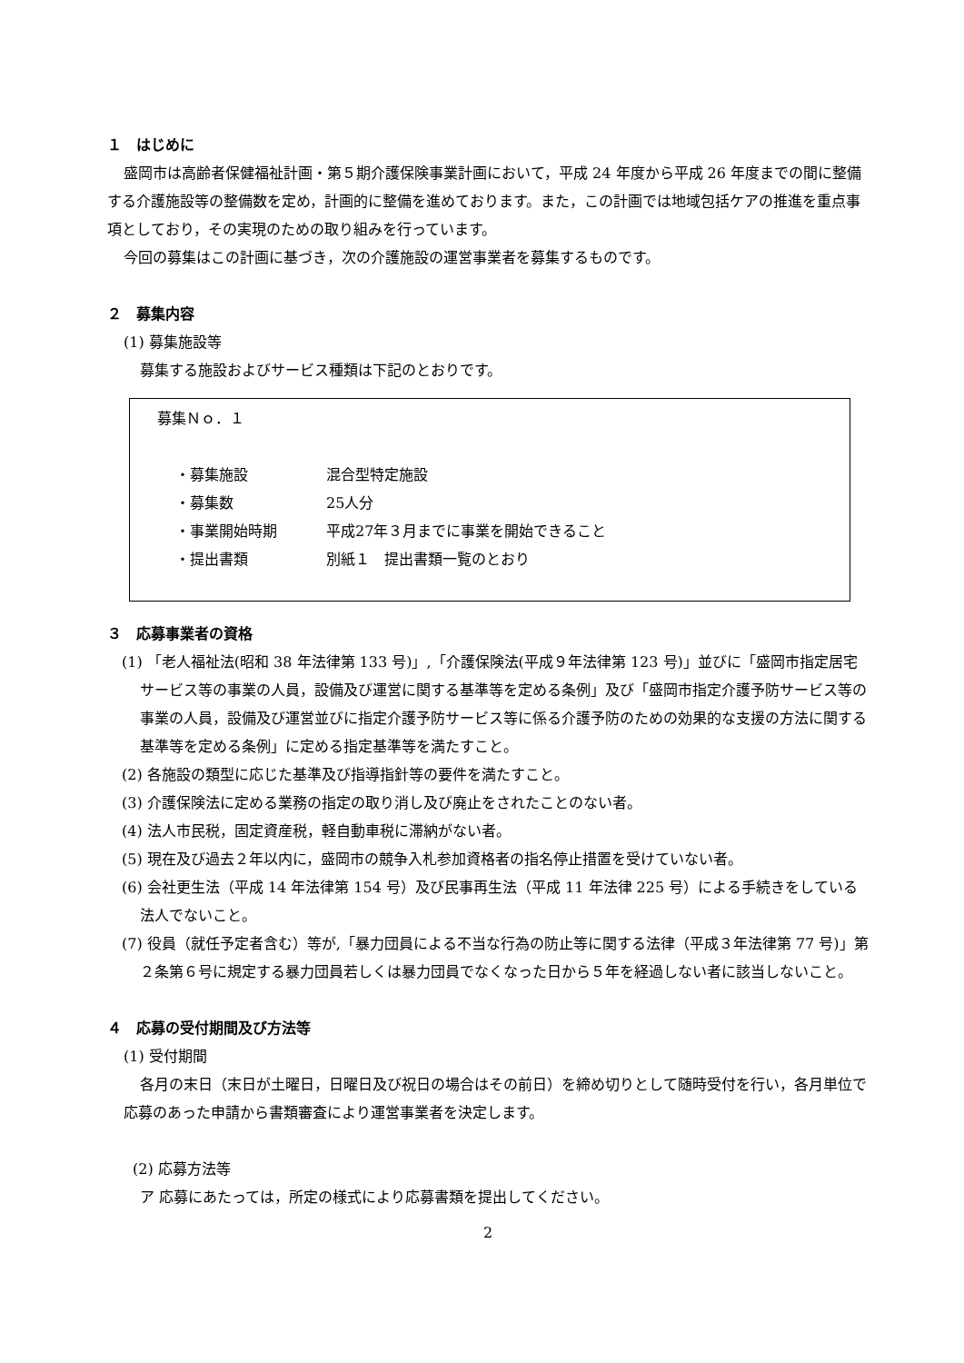１　はじめに
盛岡市は高齢者保健福祉計画・第５期介護保険事業計画において，平成 24 年度から平成 26 年度までの間に整備する介護施設等の整備数を定め，計画的に整備を進めております。また，この計画では地域包括ケアの推進を重点事項としており，その実現のための取り組みを行っています。
今回の募集はこの計画に基づき，次の介護施設の運営事業者を募集するものです。
２　募集内容
(1) 募集施設等
募集する施設およびサービス種類は下記のとおりです。
募集Ｎｏ．１
| ・募集施設 | 混合型特定施設 |
| ・募集数 | 25人分 |
| ・事業開始時期 | 平成27年３月までに事業を開始できること |
| ・提出書類 | 別紙１ 提出書類一覧のとおり |
３　応募事業者の資格
(1) 「老人福祉法(昭和 38 年法律第 133 号)」,「介護保険法(平成９年法律第 123 号)」並びに「盛岡市指定居宅サービス等の事業の人員，設備及び運営に関する基準等を定める条例」及び「盛岡市指定介護予防サービス等の事業の人員，設備及び運営並びに指定介護予防サービス等に係る介護予防のための効果的な支援の方法に関する基準等を定める条例」に定める指定基準等を満たすこと。
(2) 各施設の類型に応じた基準及び指導指針等の要件を満たすこと。
(3) 介護保険法に定める業務の指定の取り消し及び廃止をされたことのない者。
(4) 法人市民税，固定資産税，軽自動車税に滞納がない者。
(5) 現在及び過去２年以内に，盛岡市の競争入札参加資格者の指名停止措置を受けていない者。
(6) 会社更生法（平成 14 年法律第 154 号）及び民事再生法（平成 11 年法律 225 号）による手続きをしている法人でないこと。
(7) 役員（就任予定者含む）等が,「暴力団員による不当な行為の防止等に関する法律（平成３年法律第 77 号)」第２条第６号に規定する暴力団員若しくは暴力団員でなくなった日から５年を経過しない者に該当しないこと。
４　応募の受付期間及び方法等
(1) 受付期間
各月の末日（末日が土曜日，日曜日及び祝日の場合はその前日）を締め切りとして随時受付を行い，各月単位で応募のあった申請から書類審査により運営事業者を決定します。
(2) 応募方法等
ア 応募にあたっては，所定の様式により応募書類を提出してください。
2